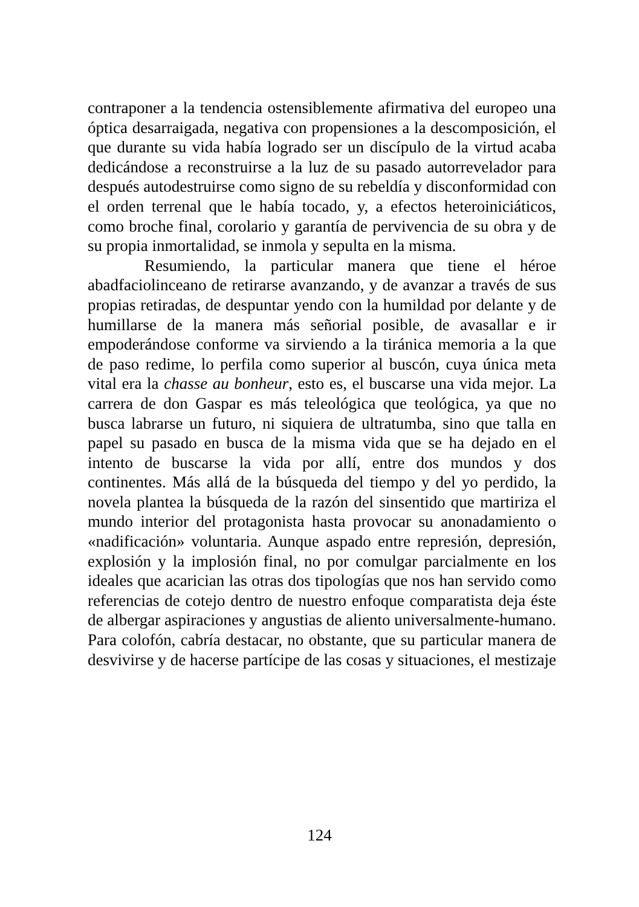contraponer a la tendencia ostensiblemente afirmativa del europeo una óptica desarraigada, negativa con propensiones a la descomposición, el que durante su vida había logrado ser un discípulo de la virtud acaba dedicándose a reconstruirse a la luz de su pasado autorrevelador para después autodestruirse como signo de su rebeldía y disconformidad con el orden terrenal que le había tocado, y, a efectos heteroiniciáticos, como broche final, corolario y garantía de pervivencia de su obra y de su propia inmortalidad, se inmola y sepulta en la misma.
Resumiendo, la particular manera que tiene el héroe abadfaciolinceano de retirarse avanzando, y de avanzar a través de sus propias retiradas, de despuntar yendo con la humildad por delante y de humillarse de la manera más señorial posible, de avasallar e ir empoderándose conforme va sirviendo a la tiránica memoria a la que de paso redime, lo perfila como superior al buscón, cuya única meta vital era la chasse au bonheur, esto es, el buscarse una vida mejor. La carrera de don Gaspar es más teleológica que teológica, ya que no busca labrarse un futuro, ni siquiera de ultratumba, sino que talla en papel su pasado en busca de la misma vida que se ha dejado en el intento de buscarse la vida por allí, entre dos mundos y dos continentes. Más allá de la búsqueda del tiempo y del yo perdido, la novela plantea la búsqueda de la razón del sinsentido que martiriza el mundo interior del protagonista hasta provocar su anonadamiento o «nadificación» voluntaria. Aunque aspado entre represión, depresión, explosión y la implosión final, no por comulgar parcialmente en los ideales que acarician las otras dos tipologías que nos han servido como referencias de cotejo dentro de nuestro enfoque comparatista deja éste de albergar aspiraciones y angustias de aliento universalmente-humano. Para colofón, cabría destacar, no obstante, que su particular manera de desvivirse y de hacerse partícipe de las cosas y situaciones, el mestizaje
124